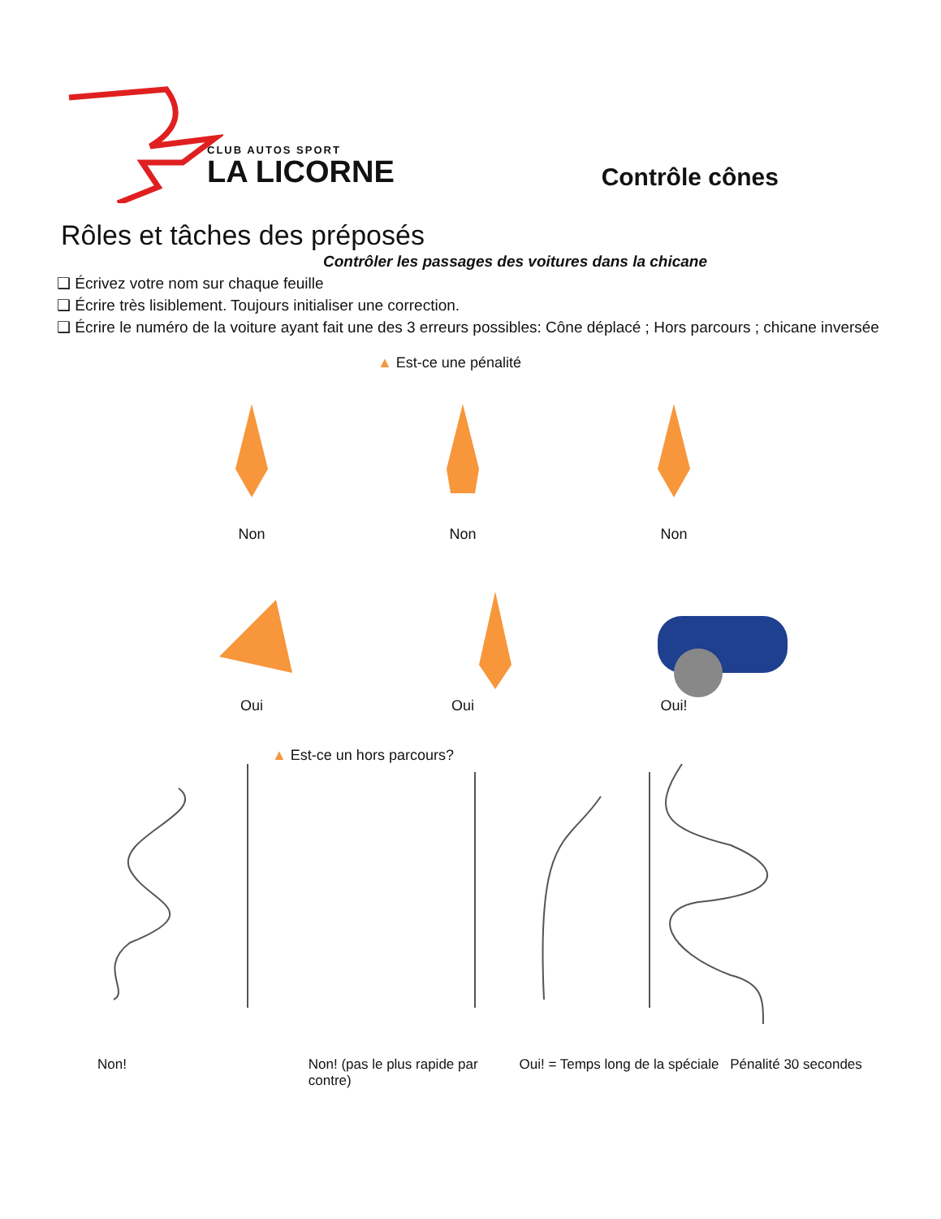CLUB AUTOS SPORT
LA LICORNE
Contrôle cônes
Rôles et tâches des préposés
Contrôler les passages des voitures dans la chicane
❑ Écrivez votre nom sur chaque feuille
❑ Écrire très lisiblement. Toujours initialiser une correction.
❑ Écrire le numéro de la voiture ayant fait une des 3 erreurs possibles: Cône déplacé ; Hors parcours ; chicane inversée
▲ Est-ce une pénalité
Non Non Non
Oui Oui Oui!
▲ Est-ce un hors parcours?
Non! Non! (pas le plus rapide par contre)
Oui! = Temps long de la spéciale
Pénalité 30 secondes